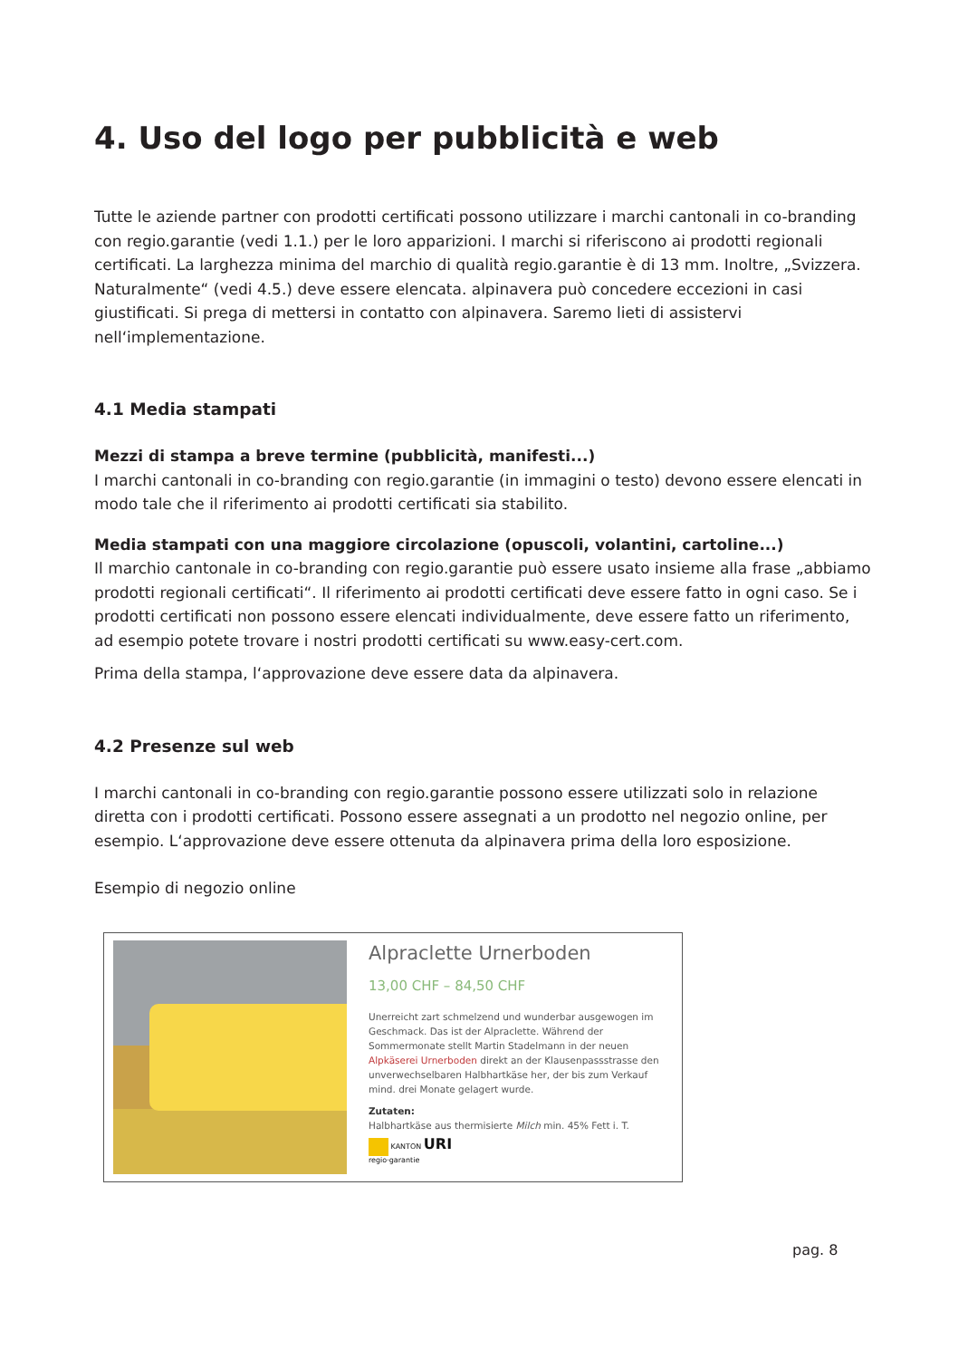4. Uso del logo per pubblicità e web
Tutte le aziende partner con prodotti certificati possono utilizzare i marchi cantonali in co-branding con regio.garantie (vedi 1.1.) per le loro apparizioni. I marchi si riferiscono ai prodotti regionali certificati. La larghezza minima del marchio di qualità regio.garantie è di 13 mm. Inoltre, „Svizzera. Naturalmente“ (vedi 4.5.) deve essere elencata. alpinavera può concedere eccezioni in casi giustificati. Si prega di mettersi in contatto con alpinavera. Saremo lieti di assistervi nell‘implementazione.
4.1 Media stampati
Mezzi di stampa a breve termine (pubblicità, manifesti...)
I marchi cantonali in co-branding con regio.garantie (in immagini o testo) devono essere elencati in modo tale che il riferimento ai prodotti certificati sia stabilito.
Media stampati con una maggiore circolazione (opuscoli, volantini, cartoline...)
Il marchio cantonale in co-branding con regio.garantie può essere usato insieme alla frase „abbiamo prodotti regionali certificati“. Il riferimento ai prodotti certificati deve essere fatto in ogni caso. Se i prodotti certificati non possono essere elencati individualmente, deve essere fatto un riferimento, ad esempio potete trovare i nostri prodotti certificati su www.easy-cert.com.
Prima della stampa, l‘approvazione deve essere data da alpinavera.
4.2 Presenze sul web
I marchi cantonali in co-branding con regio.garantie possono essere utilizzati solo in relazione diretta con i prodotti certificati. Possono essere assegnati a un prodotto nel negozio online, per esempio. L‘approvazione deve essere ottenuta da alpinavera prima della loro esposizione.
Esempio di negozio online
Alpraclette Urnerboden
13,00 CHF – 84,50 CHF
Unerreicht zart schmelzend und wunderbar ausgewogen im Geschmack. Das ist der Alpraclette. Während der Sommermonate stellt Martin Stadelmann in der neuen Alpkäserei Urnerboden direkt an der Klausenpassstrasse den unverwechselbaren Halbhartkäse her, der bis zum Verkauf mind. drei Monate gelagert wurde.
Zutaten:
Halbhartkäse aus thermisierte Milch min. 45% Fett i. T.
KANTON URI
regio·garantie
pag. 8